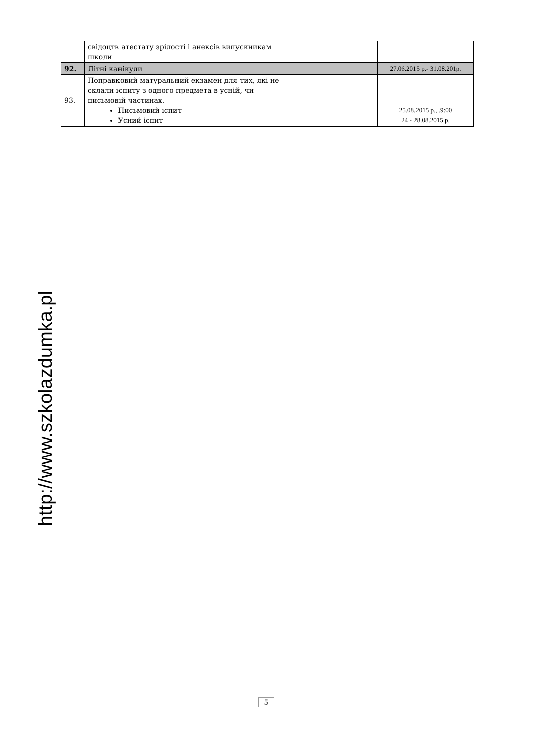| | свідоцтв атестату зрілості і анексів випускникам школи | | |
| 92. | Літні канікули | | 27.06.2015 р.- 31.08.201р. |
| 93. | Поправковий матуральний екзамен для тих, які не склали іспиту з одного предмета в усній, чи письмовій частинах. Письмовий іспит Усний іспит | | 25.08.2015 р., .9:00 24 - 28.08.2015 р. |
http://www.szkolazdumka.pl
5